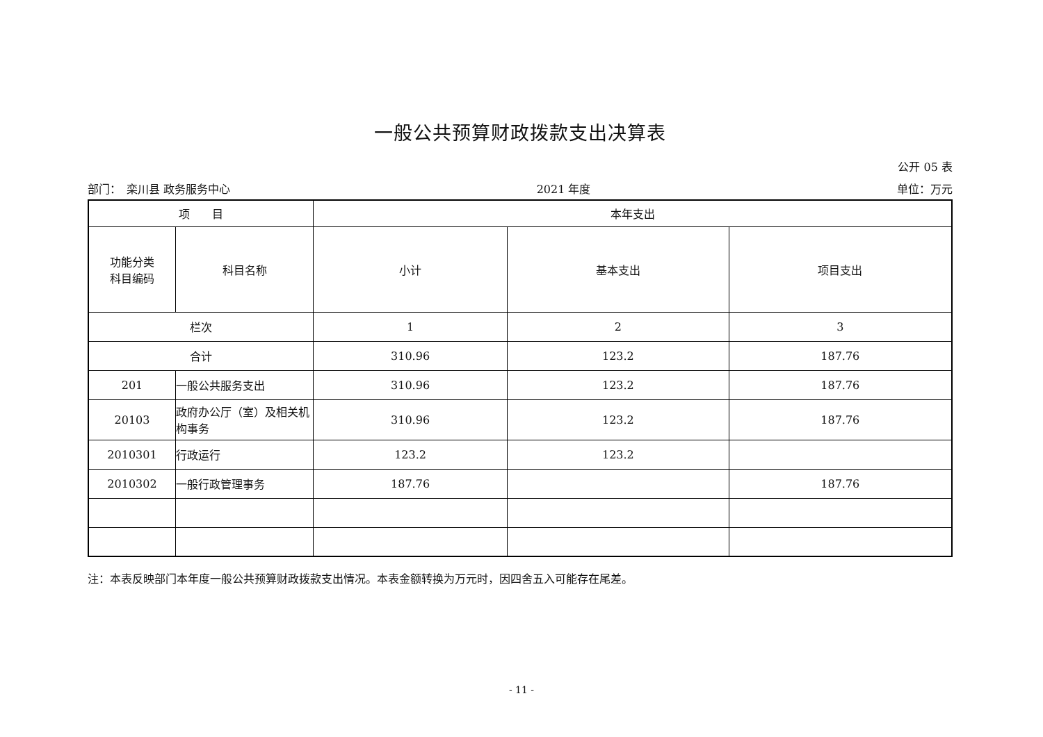一般公共预算财政拨款支出决算表
公开 05 表
部门：　栾川县 政务服务中心 2021 年度 单位：万元
| 项 目 | | 本年支出 | | |
| --- | --- | --- | --- | --- |
| 功能分类 科目编码 | 科目名称 | 小计 | 基本支出 | 项目支出 |
| 栏次 | | 1 | 2 | 3 |
| 合计 | | 310.96 | 123.2 | 187.76 |
| 201 | 一般公共服务支出 | 310.96 | 123.2 | 187.76 |
| 20103 | 政府办公厅（室）及相关机构事务 | 310.96 | 123.2 | 187.76 |
| 2010301 | 行政运行 | 123.2 | 123.2 | |
| 2010302 | 一般行政管理事务 | 187.76 | | 187.76 |
注：本表反映部门本年度一般公共预算财政拨款支出情况。本表金额转换为万元时，因四舍五入可能存在尾差。
- 11 -